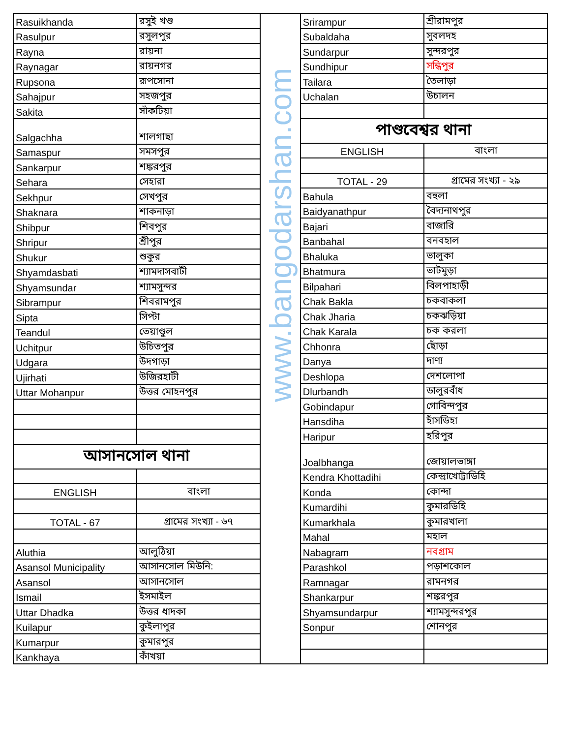| Rasuikhanda | রসুই খণ্ড |
| Rasulpur | রসুলপুর |
| Rayna | রায়না |
| Raynagar | রায়নগর |
| Rupsona | রূপসোনা |
| Sahajpur | সহজপুর |
| Sakita | সাঁকটিয়া |
| Salgachha | শালগাছা |
| Samaspur | সমসপুর |
| Sankarpur | শঙ্করপুর |
| Sehara | সেহারা |
| Sekhpur | সেখপুর |
| Shaknara | শাকনাড়া |
| Shibpur | শিবপুর |
| Shripur | শ্রীপুর |
| Shukur | শুকুর |
| Shyamdasbati | শ্যামদাসবাটী |
| Shyamsundar | শ্যামসুন্দর |
| Sibrampur | শিবরামপুর |
| Sipta | সিপ্টা |
| Teandul | তেয়াণ্ডুল |
| Uchitpur | উচিতপুর |
| Udgara | উদগাড়া |
| Ujirhati | উজিরহাটী |
| Uttar Mohanpur | উত্তর মোহনপুর |
| আসানসোল থানা | |
| ENGLISH | বাংলা |
| TOTAL - 67 | গ্রামের সংখ্যা - ৬৭ |
| Aluthia | আলুঠিয়া |
| Asansol Municipality | আসানসোল মিউনি: |
| Asansol | আসানসোল |
| Ismail | ইসমাইল |
| Uttar Dhadka | উত্তর ধাদকা |
| Kuilapur | কুইলাপুর |
| Kumarpur | কুমারপুর |
| Kankhaya | কাঁখয়া |
www.bangodarshan.com
| Srirampur | শ্রীরামপুর |
| Subaldaha | সুবলদহ |
| Sundarpur | সুন্দরপুর |
| Sundhipur | সন্ধিপুর |
| Tailara | তৈলাড়া |
| Uchalan | উচালন |
| পাণ্ডবেশ্বর থানা | |
| ENGLISH | বাংলা |
| TOTAL - 29 | গ্রামের সংখ্যা - ২৯ |
| Bahula | বহুলা |
| Baidyanathpur | বৈদ্যনাথপুর |
| Bajari | বাজারি |
| Banbahal | বনবহাল |
| Bhaluka | ভালুকা |
| Bhatmura | ভাটমুড়া |
| Bilpahari | বিলপাহাড়ী |
| Chak Bakla | চকবাকলা |
| Chak Jharia | চকঝড়িয়া |
| Chak Karala | চক করলা |
| Chhonra | ছোঁড়া |
| Danya | দাণ্য |
| Deshlopa | দেশলোপা |
| Dlurbandh | ডালুরবাঁধ |
| Gobindapur | গোবিন্দপুর |
| Hansdiha | হাঁসডিহা |
| Haripur | হরিপুর |
| Joalbhanga | জোয়ালভাঙ্গা |
| Kendra Khottadihi | কেন্দ্রাখোট্টাডিহি |
| Konda | কোন্দা |
| Kumardihi | কুমারডিহি |
| Kumarkhala | কুমারখালা |
| Mahal | মহাল |
| Nabagram | নবগ্রাম |
| Parashkol | পড়াশকোল |
| Ramnagar | রামনগর |
| Shankarpur | শঙ্করপুর |
| Shyamsundarpur | শ্যামসুন্দরপুর |
| Sonpur | শোনপুর |